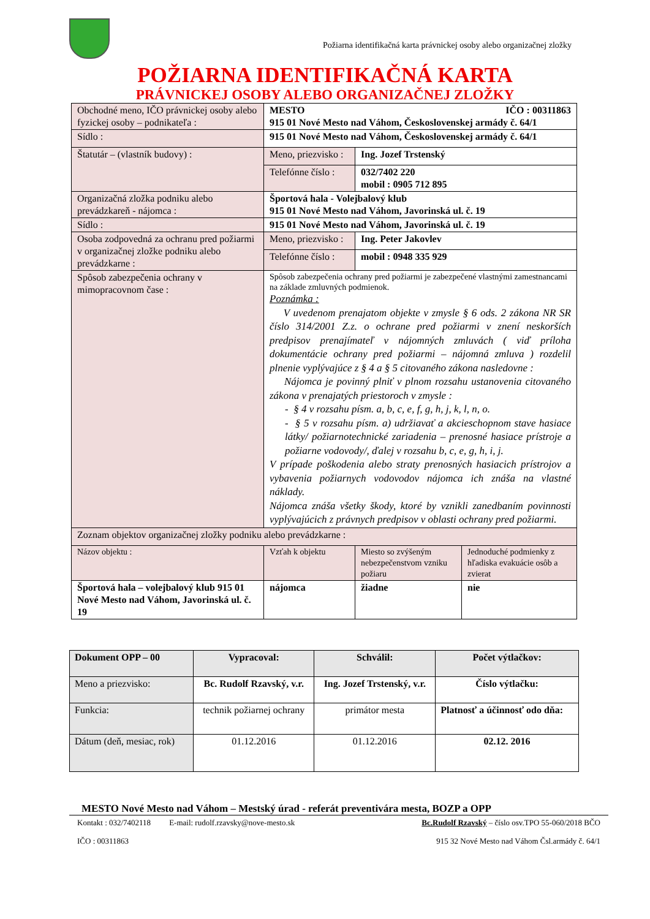Požiarna identifikačná karta právnickej osoby alebo organizačnej zložky
POŽIARNA IDENTIFIKAČNÁ KARTA
PRÁVNICKEJ OSOBY ALEBO ORGANIZAČNEJ ZLOŽKY
| Obchodné meno, IČO právnickej osoby alebo fyzickej osoby – podnikateľa : | MESTO IČO : 00311863 915 01 Nové Mesto nad Váhom, Československej armády č. 64/1 | | |
| Sídlo : | 915 01 Nové Mesto nad Váhom, Československej armády č. 64/1 | | |
| Štatutár – (vlastník budovy) : | Meno, priezvisko : | Ing. Jozef Trstenský | |
| | Telefónne číslo : | 032/7402 220 mobil : 0905 712 895 | |
| Organizačná zložka podniku alebo prevádzkareň - nájomca : | Športová hala - Volejbalový klub 915 01 Nové Mesto nad Váhom, Javorinská ul. č. 19 | | |
| Sídlo : | 915 01 Nové Mesto nad Váhom, Javorinská ul. č. 19 | | |
| Osoba zodpovedná za ochranu pred požiarmi v organizačnej zložke podniku alebo prevádzkarne : | Meno, priezvisko : | Ing. Peter Jakovlev | |
| | Telefónne číslo : | mobil : 0948 335 929 | |
| Spôsob zabezpečenia ochrany v mimopracovnom čase : | Spôsob zabezpečenia ochrany pred požiarmi je zabezpečené vlastnými zamestnancami na základe zmluvných podmienok. Poznámka : V uvedenom prenajatom objekte v zmysle § 6 ods. 2 zákona NR SR číslo 314/2001 Z.z. o ochrane pred požiarmi v znení neskorších predpisov prenajímateľ v nájomných zmluvách ( viď príloha dokumentácie ochrany pred požiarmi – nájomná zmluva ) rozdelil plnenie vyplývajúce z § 4 a § 5 citovaného zákona nasledovne : Nájomca je povinný plniť v plnom rozsahu ustanovenia citovaného zákona v prenajatých priestoroch v zmysle : - § 4 v rozsahu písm. a, b, c, e, f, g, h, j, k, l, n, o. - § 5 v rozsahu písm. a) udržiavať a akcieschopnom stave hasiace látky/ požiarnotechnické zariadenia – prenosné hasiace prístroje a požiarne vodovody/, ďalej v rozsahu b, c, e, g, h, i, j. V prípade poškodenia alebo straty prenosných hasiacich prístrojov a vybavenia požiarnych vodovodov nájomca ich znáša na vlastné náklady. Nájomca znáša všetky škody, ktoré by vznikli zanedbaním povinnosti vyplývajúcich z právnych predpisov v oblasti ochrany pred požiarmi. | | |
| Zoznam objektov organizačnej zložky podniku alebo prevádzkarne : | | | |
| Názov objektu : | Vzťah k objektu | Miesto so zvýšeným nebezpečenstvom vzniku požiaru | Jednoduché podmienky z hľadiska evakuácie osôb a zvierat |
| Športová hala – volejbalový klub 915 01 Nové Mesto nad Váhom, Javorinská ul. č. 19 | nájomca | žiadne | nie |
| Dokument OPP – 00 | Vypracoval: | Schválil: | Počet výtlačkov: |
| Meno a priezvisko: | Bc. Rudolf Rzavský, v.r. | Ing. Jozef Trstenský, v.r. | Číslo výtlačku: |
| Funkcia: | technik požiarnej ochrany | primátor mesta | Platnosť a účinnosť odo dňa: |
| Dátum (deň, mesiac, rok) | 01.12.2016 | 01.12.2016 | 02.12. 2016 |
MESTO Nové Mesto nad Váhom – Mestský úrad - referát preventivára mesta, BOZP a OPP
Kontakt : 032/7402118 E-mail: rudolf.rzavsky@nove-mesto.sk Bc.Rudolf Rzavský – číslo osv.TPO 55-060/2018 BČO
IČO : 00311863 915 32 Nové Mesto nad Váhom Čsl.armády č. 64/1